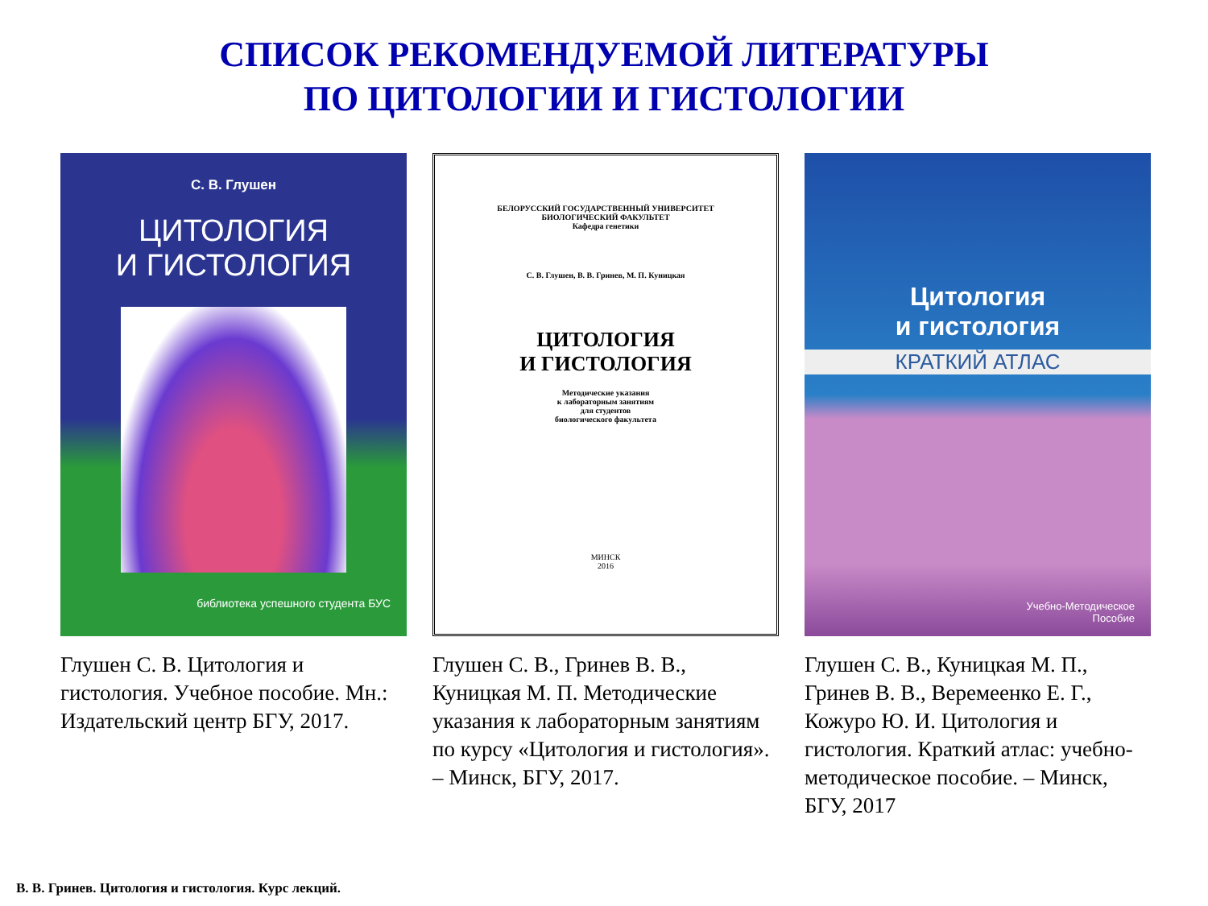СПИСОК РЕКОМЕНДУЕМОЙ ЛИТЕРАТУРЫ
ПО ЦИТОЛОГИИ И ГИСТОЛОГИИ
С. В. Глушен
ЦИТОЛОГИЯ
И ГИСТОЛОГИЯ
библиотека успешного студента БУС
Глушен С. В. Цитология и гистология. Учебное пособие. Мн.: Издательский центр БГУ, 2017.
БЕЛОРУССКИЙ ГОСУДАРСТВЕННЫЙ УНИВЕРСИТЕТ
БИОЛОГИЧЕСКИЙ ФАКУЛЬТЕТ
Кафедра генетики
С. В. Глушен, В. В. Гринев, М. П. Куницкая
ЦИТОЛОГИЯ
И ГИСТОЛОГИЯ
Методические указания
к лабораторным занятиям
для студентов
биологического факультета
МИНСК
2016
Глушен С. В., Гринев В. В., Куницкая М. П. Методические указания к лабораторным занятиям по курсу «Цитология и гистология». – Минск, БГУ, 2017.
Цитология
и гистология
КРАТКИЙ АТЛАС
Учебно-Методическое
Пособие
Глушен С. В., Куницкая М. П., Гринев В. В., Веремеенко Е. Г., Кожуро Ю. И. Цитология и гистология. Краткий атлас: учебно-методическое пособие. – Минск, БГУ, 2017
В. В. Гринев. Цитология и гистология. Курс лекций.